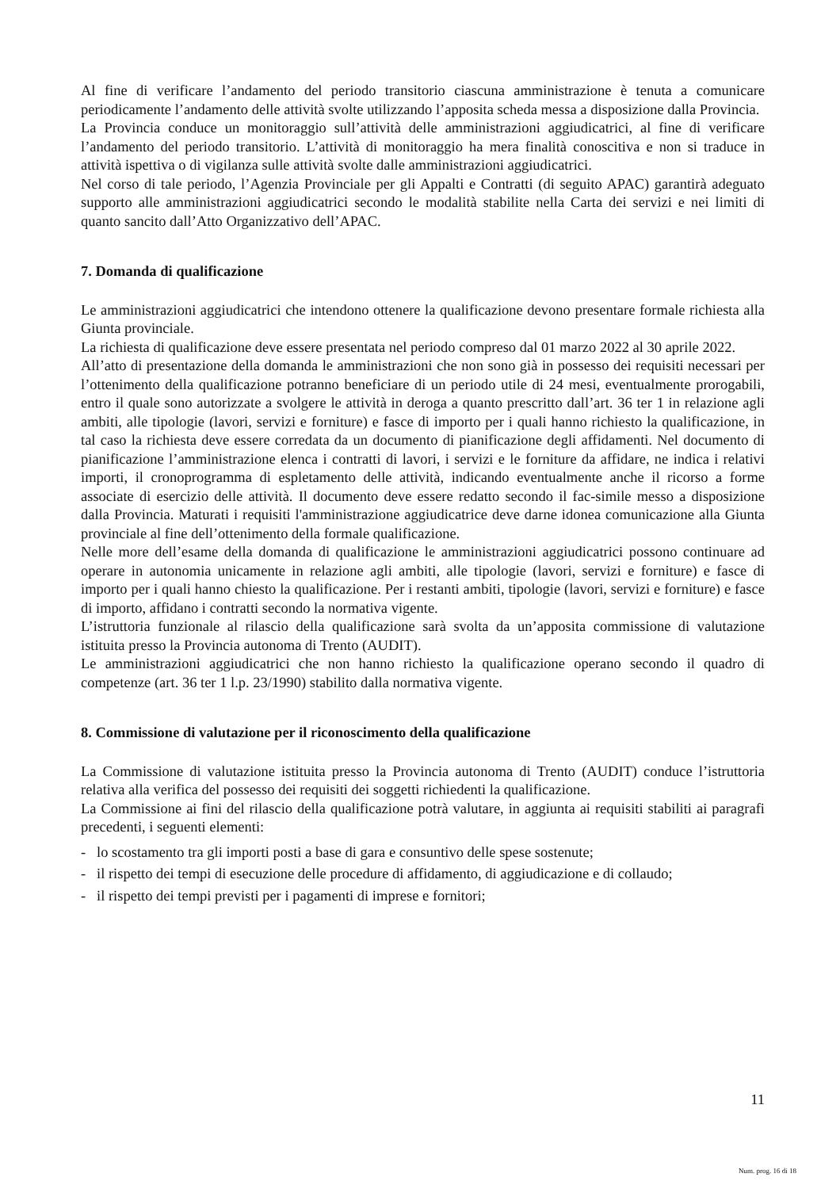Al fine di verificare l’andamento del periodo transitorio ciascuna amministrazione è tenuta a comunicare periodicamente l’andamento delle attività svolte utilizzando l’apposita scheda messa a disposizione dalla Provincia.
La Provincia conduce un monitoraggio sull’attività delle amministrazioni aggiudicatrici, al fine di verificare l’andamento del periodo transitorio. L’attività di monitoraggio ha mera finalità conoscitiva e non si traduce in attività ispettiva o di vigilanza sulle attività svolte dalle amministrazioni aggiudicatrici.
Nel corso di tale periodo, l’Agenzia Provinciale per gli Appalti e Contratti (di seguito APAC) garantirà adeguato supporto alle amministrazioni aggiudicatrici secondo le modalità stabilite nella Carta dei servizi e nei limiti di quanto sancito dall’Atto Organizzativo dell’APAC.
7. Domanda di qualificazione
Le amministrazioni aggiudicatrici che intendono ottenere la qualificazione devono presentare formale richiesta alla Giunta provinciale.
La richiesta di qualificazione deve essere presentata nel periodo compreso dal 01 marzo 2022 al 30 aprile 2022.
All’atto di presentazione della domanda le amministrazioni che non sono già in possesso dei requisiti necessari per l’ottenimento della qualificazione potranno beneficiare di un periodo utile di 24 mesi, eventualmente prorogabili, entro il quale sono autorizzate a svolgere le attività in deroga a quanto prescritto dall’art. 36 ter 1 in relazione agli ambiti, alle tipologie (lavori, servizi e forniture) e fasce di importo per i quali hanno richiesto la qualificazione, in tal caso la richiesta deve essere corredata da un documento di pianificazione degli affidamenti. Nel documento di pianificazione l’amministrazione elenca i contratti di lavori, i servizi e le forniture da affidare, ne indica i relativi importi, il cronoprogramma di espletamento delle attività, indicando eventualmente anche il ricorso a forme associate di esercizio delle attività. Il documento deve essere redatto secondo il fac-simile messo a disposizione dalla Provincia. Maturati i requisiti l'amministrazione aggiudicatrice deve darne idonea comunicazione alla Giunta provinciale al fine dell’ottenimento della formale qualificazione.
Nelle more dell’esame della domanda di qualificazione le amministrazioni aggiudicatrici possono continuare ad operare in autonomia unicamente in relazione agli ambiti, alle tipologie (lavori, servizi e forniture) e fasce di importo per i quali hanno chiesto la qualificazione. Per i restanti ambiti, tipologie (lavori, servizi e forniture) e fasce di importo, affidano i contratti secondo la normativa vigente.
L’istruttoria funzionale al rilascio della qualificazione sarà svolta da un’apposita commissione di valutazione istituita presso la Provincia autonoma di Trento (AUDIT).
Le amministrazioni aggiudicatrici che non hanno richiesto la qualificazione operano secondo il quadro di competenze (art. 36 ter 1 l.p. 23/1990) stabilito dalla normativa vigente.
8. Commissione di valutazione per il riconoscimento della qualificazione
La Commissione di valutazione istituita presso la Provincia autonoma di Trento (AUDIT) conduce l’istruttoria relativa alla verifica del possesso dei requisiti dei soggetti richiedenti la qualificazione.
La Commissione ai fini del rilascio della qualificazione potrà valutare, in aggiunta ai requisiti stabiliti ai paragrafi precedenti, i seguenti elementi:
- lo scostamento tra gli importi posti a base di gara e consuntivo delle spese sostenute;
- il rispetto dei tempi di esecuzione delle procedure di affidamento, di aggiudicazione e di collaudo;
- il rispetto dei tempi previsti per i pagamenti di imprese e fornitori;
11
Num. prog. 16 di 18